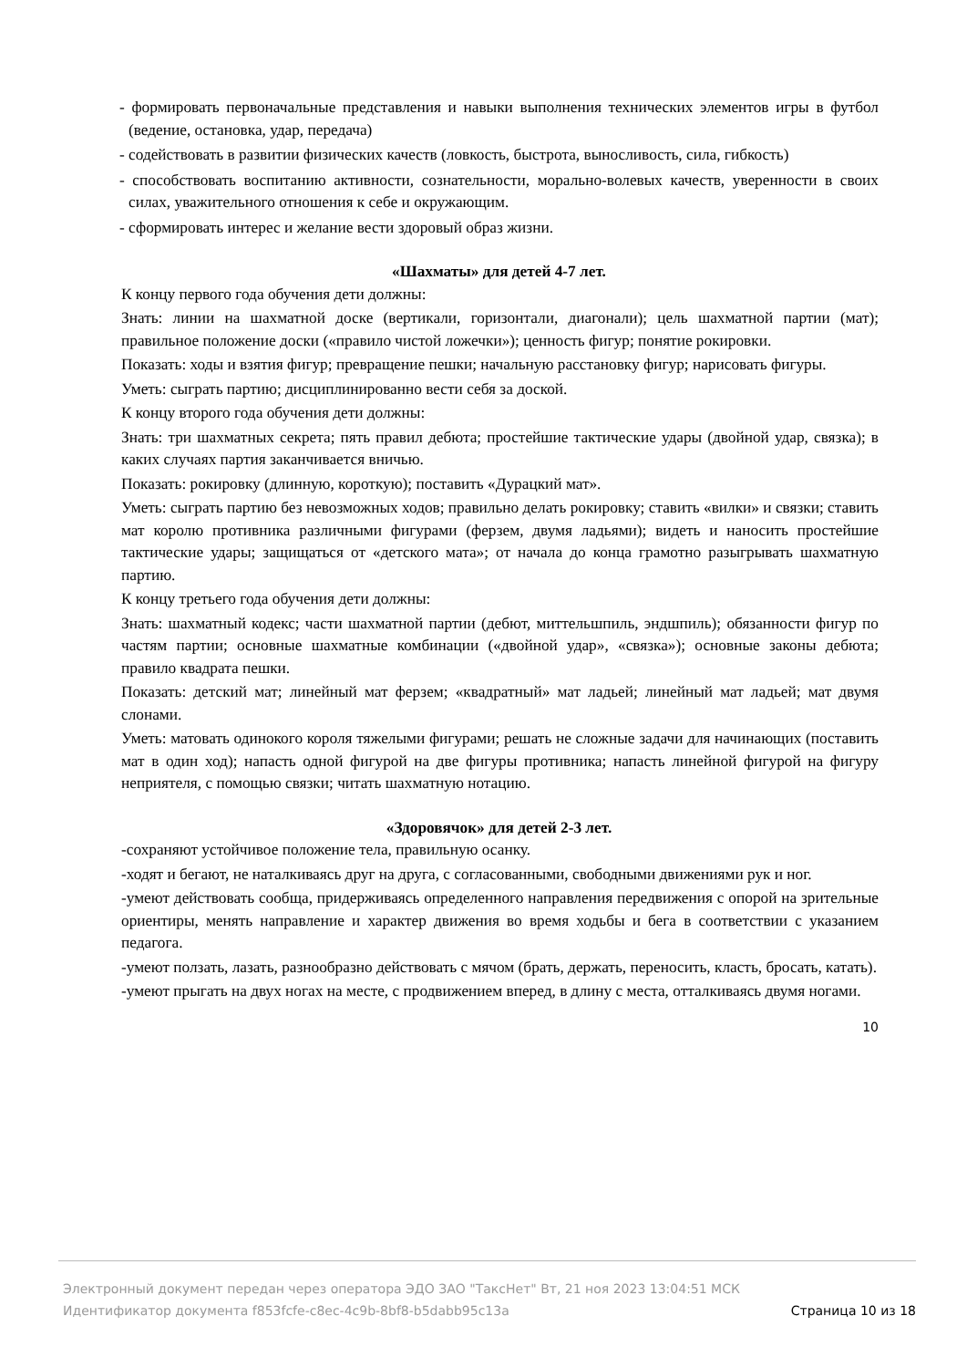- формировать первоначальные представления и навыки выполнения технических элементов игры в футбол (ведение, остановка, удар, передача)
- содействовать в развитии физических качеств (ловкость, быстрота, выносливость, сила, гибкость)
- способствовать воспитанию активности, сознательности, морально-волевых качеств, уверенности в своих силах, уважительного отношения к себе и окружающим.
- сформировать интерес и желание вести здоровый образ жизни.
«Шахматы» для детей 4-7 лет.
К концу первого года обучения дети должны:
Знать: линии на шахматной доске (вертикали, горизонтали, диагонали); цель шахматной партии (мат); правильное положение доски («правило чистой ложечки»); ценность фигур; понятие рокировки.
Показать: ходы и взятия фигур; превращение пешки; начальную расстановку фигур; нарисовать фигуры.
Уметь: сыграть партию; дисциплинированно вести себя за доской.
К концу второго года обучения дети должны:
Знать: три шахматных секрета; пять правил дебюта; простейшие тактические удары (двойной удар, связка); в каких случаях партия заканчивается вничью.
Показать: рокировку (длинную, короткую); поставить «Дурацкий мат».
Уметь: сыграть партию без невозможных ходов; правильно делать рокировку; ставить «вилки» и связки; ставить мат королю противника различными фигурами (ферзем, двумя ладьями); видеть и наносить простейшие тактические удары; защищаться от «детского мата»; от начала до конца грамотно разыгрывать шахматную партию.
К концу третьего года обучения дети должны:
Знать: шахматный кодекс; части шахматной партии (дебют, миттельшпиль, эндшпиль); обязанности фигур по частям партии; основные шахматные комбинации («двойной удар», «связка»); основные законы дебюта; правило квадрата пешки.
Показать: детский мат; линейный мат ферзем; «квадратный» мат ладьей; линейный мат ладьей; мат двумя слонами.
Уметь: матовать одинокого короля тяжелыми фигурами; решать не сложные задачи для начинающих (поставить мат в один ход); напасть одной фигурой на две фигуры противника; напасть линейной фигурой на фигуру неприятеля, с помощью связки; читать шахматную нотацию.
«Здоровячок» для детей 2-3 лет.
-сохраняют устойчивое положение тела, правильную осанку.
-ходят и бегают, не наталкиваясь друг на друга, с согласованными, свободными движениями рук и ног.
-умеют действовать сообща, придерживаясь определенного направления передвижения с опорой на зрительные ориентиры, менять направление и характер движения во время ходьбы и бега в соответствии с указанием педагога.
-умеют ползать, лазать, разнообразно действовать с мячом (брать, держать, переносить, класть, бросать, катать).
-умеют прыгать на двух ногах на месте, с продвижением вперед, в длину с места, отталкиваясь двумя ногами.
10
Электронный документ передан через оператора ЭДО ЗАО "ТаксНет" Вт, 21 ноя 2023 13:04:51 МСК
Идентификатор документа f853fcfe-c8ec-4c9b-8bf8-b5dabb95c13a Страница 10 из 18